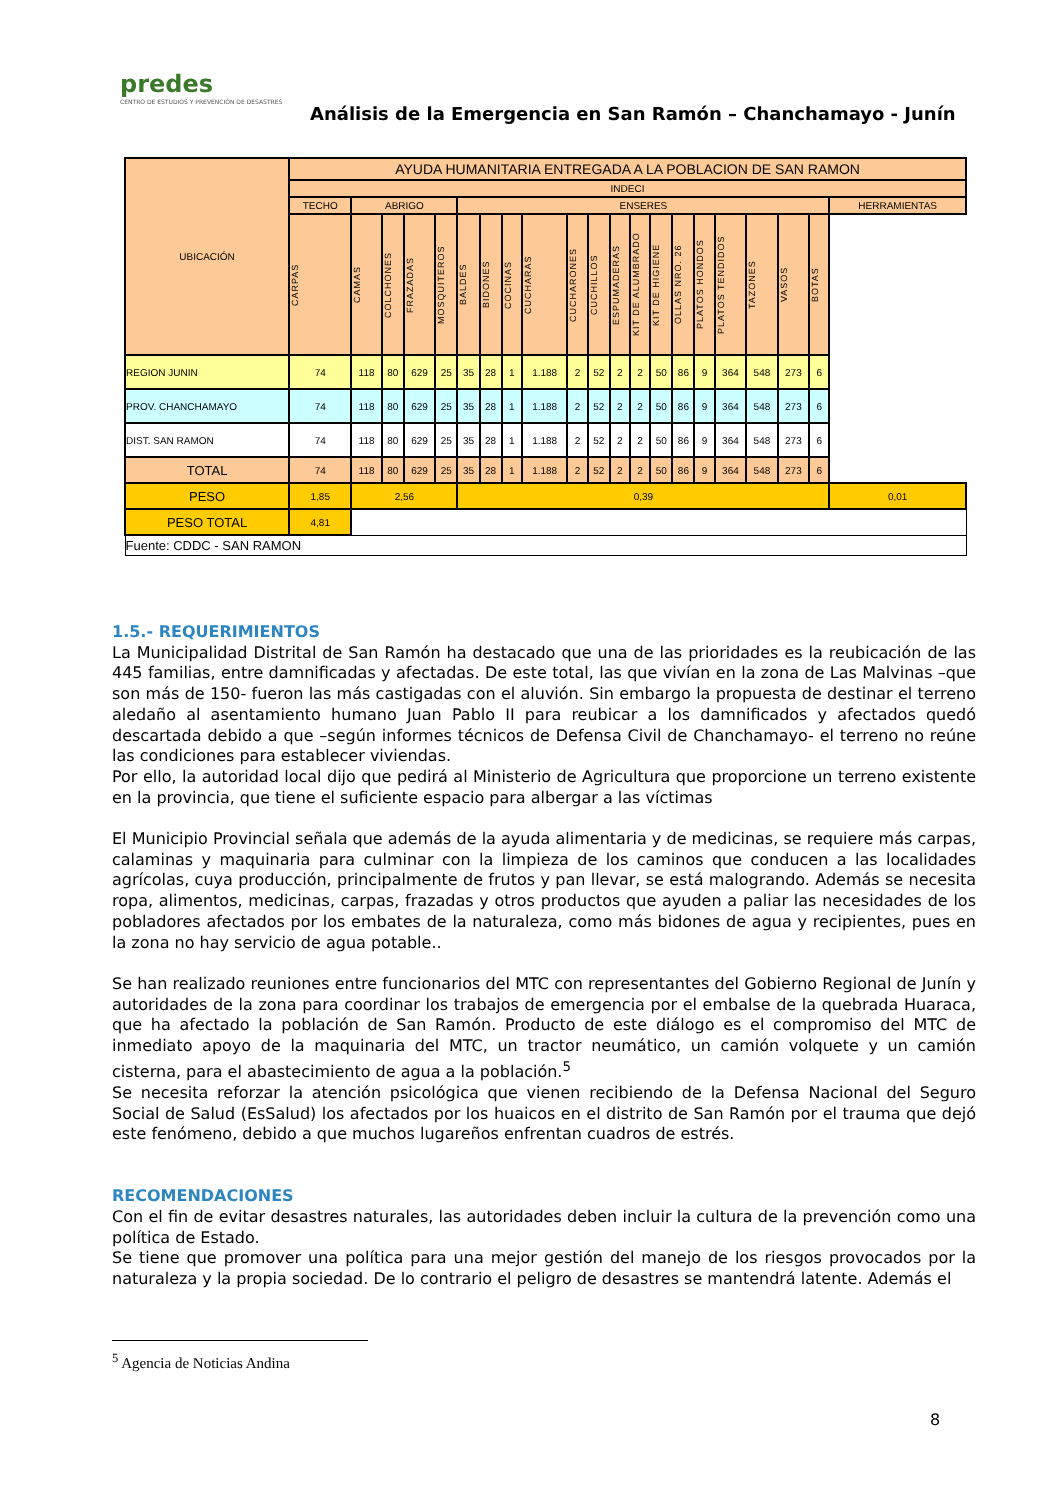predes
CENTRO DE ESTUDIOS Y PREVENCIÓN DE DESASTRES
Análisis de la Emergencia en San Ramón – Chanchamayo - Junín
| UBICACIÓN | AYUDA HUMANITARIA ENTREGADA A LA POBLACION DE SAN RAMON | | | | | | | | | | | | | | | | | | | | |
| --- | --- | --- | --- | --- | --- | --- | --- | --- | --- | --- | --- | --- | --- | --- | --- | --- | --- | --- | --- | --- | --- |
| | INDECI | | | | | | | | | | | | | | | | | | | | |
| | TECHO | ABRIGO | | | | ENSERES | | | | | | | | | | | | | | | HERRAMIENTAS |
| | CARPAS | CAMAS | COLCHONES | FRAZADAS | MOSQUITEROS | BALDES | BIDONES | COCINAS | CUCHARAS | CUCHARONES | CUCHILLOS | ESPUMADERAS | KIT DE ALUMBRADO | KIT DE HIGIENE | OLLAS NRO. 26 | PLATOS HONDOS | PLATOS TENDIDOS | TAZONES | VASOS | BOTAS | |
| REGION JUNIN | 74 | 118 | 80 | 629 | 25 | 35 | 28 | 1 | 1.188 | 2 | 52 | 2 | 2 | 50 | 86 | 9 | 364 | 548 | 273 | 6 | |
| PROV. CHANCHAMAYO | 74 | 118 | 80 | 629 | 25 | 35 | 28 | 1 | 1.188 | 2 | 52 | 2 | 2 | 50 | 86 | 9 | 364 | 548 | 273 | 6 | |
| DIST. SAN RAMON | 74 | 118 | 80 | 629 | 25 | 35 | 28 | 1 | 1.188 | 2 | 52 | 2 | 2 | 50 | 86 | 9 | 364 | 548 | 273 | 6 | |
| TOTAL | 74 | 118 | 80 | 629 | 25 | 35 | 28 | 1 | 1.188 | 2 | 52 | 2 | 2 | 50 | 86 | 9 | 364 | 548 | 273 | 6 | |
| PESO | 1,85 | 2,56 | | | | 0,39 | | | | | | | | | | | | | | | 0,01 |
| PESO TOTAL | 4,81 | | | | | | | | | | | | | | | | | | | | |
| Fuente: CDDC - SAN RAMON | | | | | | | | | | | | | | | | | | | | | |
1.5.- REQUERIMIENTOS
La Municipalidad Distrital de San Ramón ha destacado que una de las prioridades es la reubicación de las 445 familias, entre damnificadas y afectadas. De este total, las que vivían en la zona de Las Malvinas –que son más de 150- fueron las más castigadas con el aluvión. Sin embargo la propuesta de destinar el terreno aledaño al asentamiento humano Juan Pablo II para reubicar a los damnificados y afectados quedó descartada debido a que –según informes técnicos de Defensa Civil de Chanchamayo- el terreno no reúne las condiciones para establecer viviendas.
Por ello, la autoridad local dijo que pedirá al Ministerio de Agricultura que proporcione un terreno existente en la provincia, que tiene el suficiente espacio para albergar a las víctimas
El Municipio Provincial señala que además de la ayuda alimentaria y de medicinas, se requiere más carpas, calaminas y maquinaria para culminar con la limpieza de los caminos que conducen a las localidades agrícolas, cuya producción, principalmente de frutos y pan llevar, se está malogrando. Además se necesita ropa, alimentos, medicinas, carpas, frazadas y otros productos que ayuden a paliar las necesidades de los pobladores afectados por los embates de la naturaleza, como más bidones de agua y recipientes, pues en la zona no hay servicio de agua potable..
Se han realizado reuniones entre funcionarios del MTC con representantes del Gobierno Regional de Junín y autoridades de la zona para coordinar los trabajos de emergencia por el embalse de la quebrada Huaraca, que ha afectado la población de San Ramón. Producto de este diálogo es el compromiso del MTC de inmediato apoyo de la maquinaria del MTC, un tractor neumático, un camión volquete y un camión cisterna, para el abastecimiento de agua a la población.<sup>5</sup>
Se necesita reforzar la atención psicológica que vienen recibiendo de la Defensa Nacional del Seguro Social de Salud (EsSalud) los afectados por los huaicos en el distrito de San Ramón por el trauma que dejó este fenómeno, debido a que muchos lugareños enfrentan cuadros de estrés.
RECOMENDACIONES
Con el fin de evitar desastres naturales, las autoridades deben incluir la cultura de la prevención como una política de Estado.
Se tiene que promover una política para una mejor gestión del manejo de los riesgos provocados por la naturaleza y la propia sociedad. De lo contrario el peligro de desastres se mantendrá latente. Además el
<sup>5</sup> Agencia de Noticias Andina
8